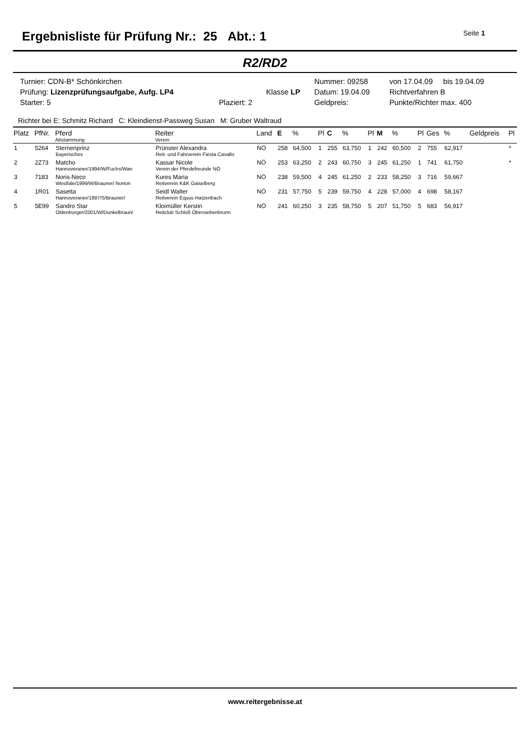Ergebnisliste für Prüfung Nr.: 25 Abt.: 1
Seite 1
R2/RD2
| Turnier: CDN-B* Schönkirchen | | | Nummer: 09258 | von 17.04.09 bis 19.04.09 |
| Prüfung: Lizenzprüfungsaufgabe, Aufg. LP4 | | Klasse LP | Datum: 19.04.09 | Richtverfahren B |
| Starter: 5 | Plaziert: 2 | | Geldpreis: | Punkte/Richter max. 400 |
Richter bei E: Schmitz Richard C: Kleindienst-Passweg Susan M: Gruber Waltraud
| Platz | PfNr. | Pferd Abstammung | Reiter Verein | Land | E | % | Pl | C | % | Pl | M | % | Pl | Ges | % | Geldpreis | Pl |
| --- | --- | --- | --- | --- | --- | --- | --- | --- | --- | --- | --- | --- | --- | --- | --- | --- | --- |
| 1 | 5264 | Sternenprinz Bayerisches | Prünster Alexandra Reit- und Fahrverein Fiesta Cavallo | NÖ | 258 | 64,500 | 1 | 255 | 63,750 | 1 | 242 | 60,500 | 2 | 755 | 62,917 | | * |
| 2 | 2Z73 | Matcho Hannoveraner/1994/W/Fuchs/Wan | Kassar Nicole Verein der Pferdefreunde NÖ | NÖ | 253 | 63,250 | 2 | 243 | 60,750 | 3 | 245 | 61,250 | 1 | 741 | 61,750 | | * |
| 3 | 7183 | Noris-Neco Westfale/1999/W/Brauner/ Norton | Kures Maria Reitverein K&K Gaiselberg | NÖ | 238 | 59,500 | 4 | 245 | 61,250 | 2 | 233 | 58,250 | 3 | 716 | 59,667 | | |
| 4 | 1R01 | Sasetta Hannoveraner/1997/S/Brauner/ | Seidl Walter Reitverein Equus Hatzenbach | NÖ | 231 | 57,750 | 5 | 239 | 59,750 | 4 | 228 | 57,000 | 4 | 698 | 58,167 | | |
| 5 | 5E99 | Sandro Star Oldenburger/2001/W/Dunkelbraun/ | Kloimüller Kerstin Reitclub Schloß Obersiebenbrunn | NÖ | 241 | 60,250 | 3 | 235 | 58,750 | 5 | 207 | 51,750 | 5 | 683 | 56,917 | | |
www.reitergebnisse.at